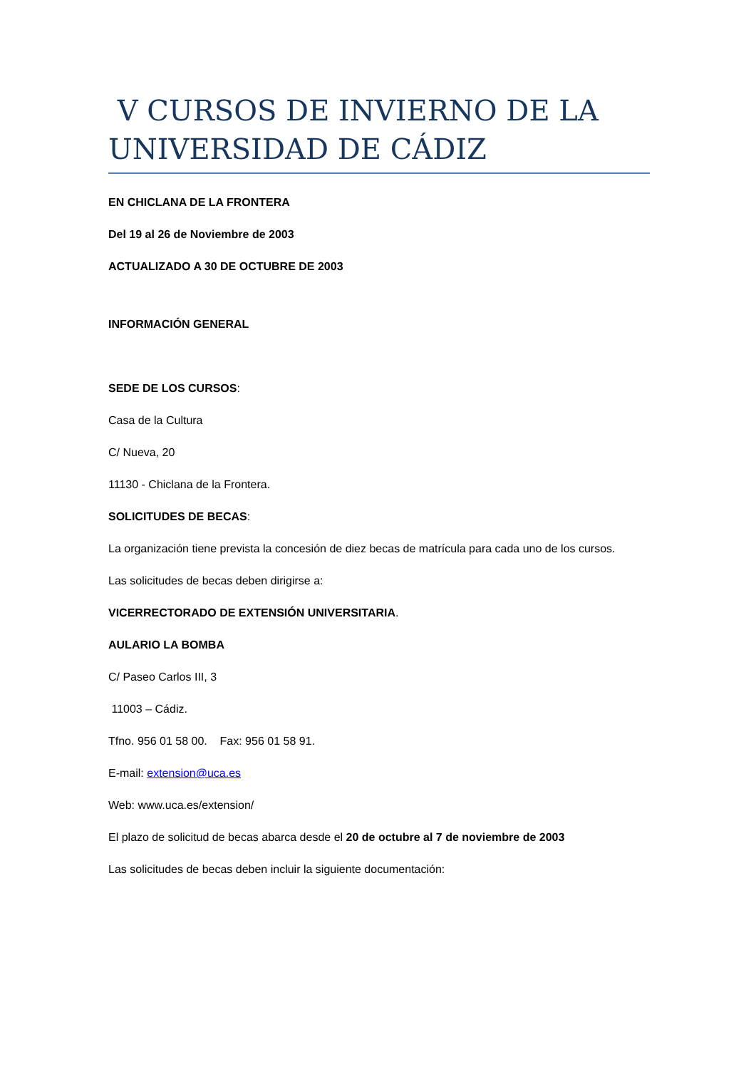V CURSOS DE INVIERNO DE LA UNIVERSIDAD DE CÁDIZ
EN CHICLANA DE LA FRONTERA
Del 19 al 26 de Noviembre de 2003
ACTUALIZADO A 30 DE OCTUBRE DE 2003
INFORMACIÓN GENERAL
SEDE DE LOS CURSOS:
Casa de la Cultura
C/ Nueva, 20
11130 - Chiclana de la Frontera.
SOLICITUDES DE BECAS:
La organización tiene prevista la concesión de diez becas de matrícula para cada uno de los cursos.
Las solicitudes de becas deben dirigirse a:
VICERRECTORADO DE EXTENSIÓN UNIVERSITARIA.
AULARIO LA BOMBA
C/ Paseo Carlos III, 3
11003 – Cádiz.
Tfno. 956 01 58 00. Fax: 956 01 58 91.
E-mail: extension@uca.es
Web: www.uca.es/extension/
El plazo de solicitud de becas abarca desde el 20 de octubre al 7 de noviembre de 2003
Las solicitudes de becas deben incluir la siguiente documentación: